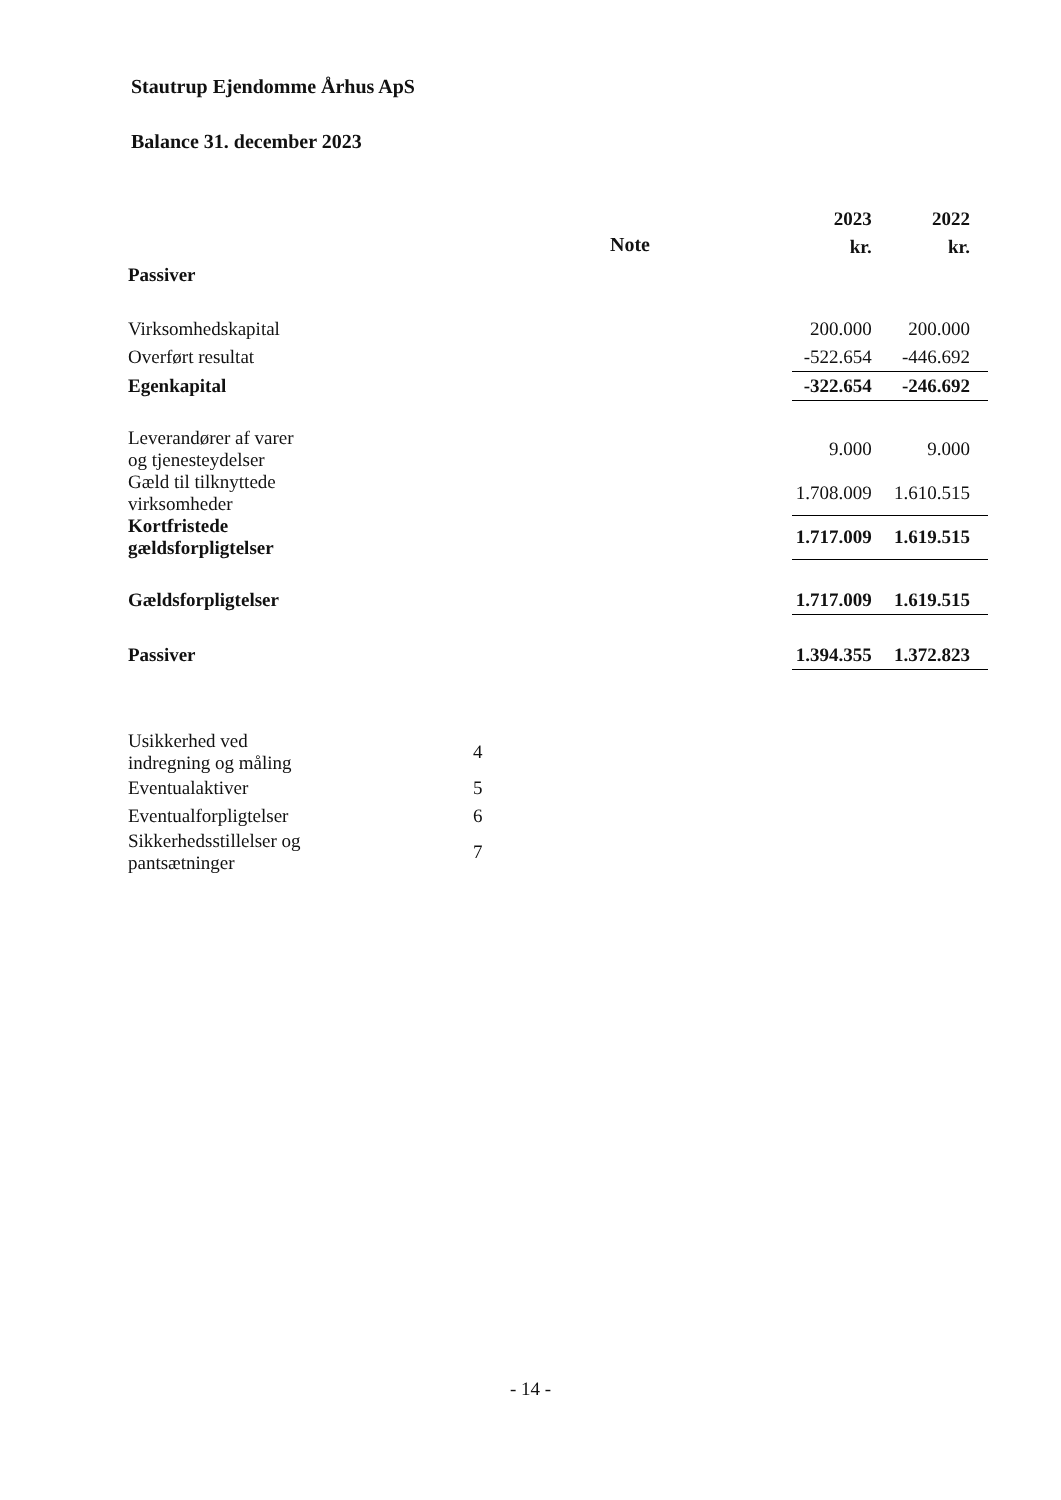Stautrup Ejendomme Århus ApS
Balance 31. december 2023
| | | 2023 | | 2022 |
| --- | --- | --- | --- | --- |
| | | kr. | | kr. |
| Passiver | | | | |
| Virksomhedskapital | | 200.000 | | 200.000 |
| Overført resultat | | -522.654 | | -446.692 |
| Egenkapital | | -322.654 | | -246.692 |
| Leverandører af varer og tjenesteydelser | | 9.000 | | 9.000 |
| Gæld til tilknyttede virksomheder | | 1.708.009 | | 1.610.515 |
| Kortfristede gældsforpligtelser | | 1.717.009 | | 1.619.515 |
| Gældsforpligtelser | | 1.717.009 | | 1.619.515 |
| Passiver | | 1.394.355 | | 1.372.823 |
| Usikkerhed ved indregning og måling | 4 | | | |
| Eventualaktiver | 5 | | | |
| Eventualforpligtelser | 6 | | | |
| Sikkerhedsstillelser og pantsætninger | 7 | | | |
Note
- 14 -